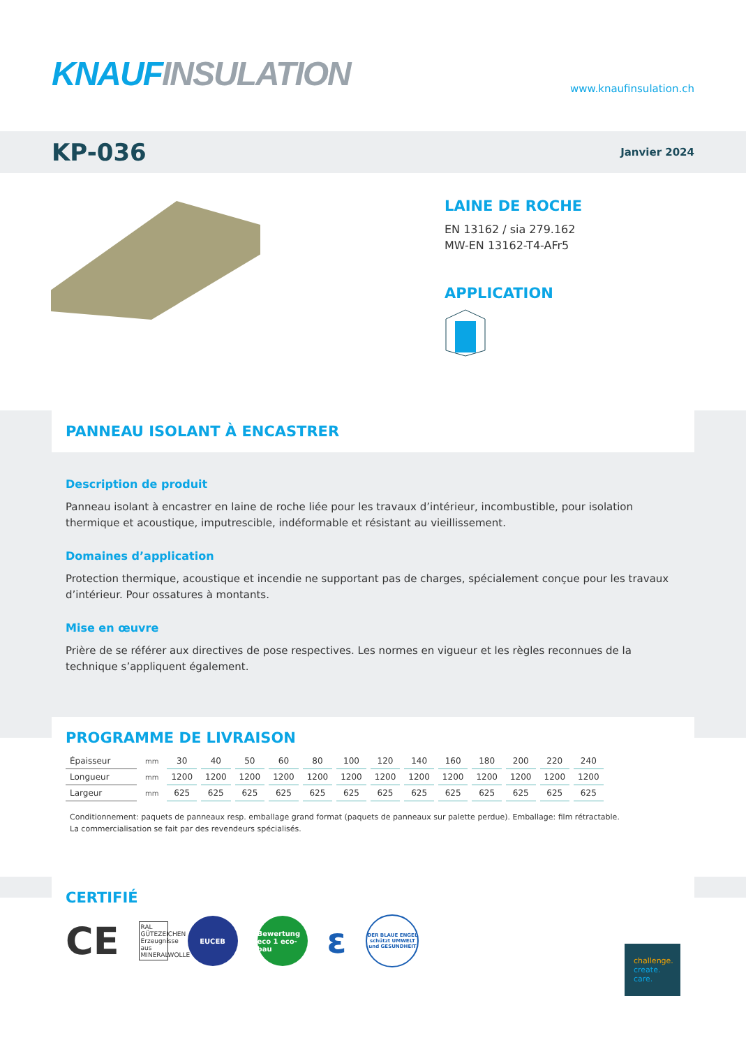KNAUF INSULATION www.knaufinsulation.ch
KP-036
Janvier 2024
LAINE DE ROCHE
EN 13162 / sia 279.162
MW-EN 13162-T4-AFr5
APPLICATION
PANNEAU ISOLANT À ENCASTRER
Description de produit
Panneau isolant à encastrer en laine de roche liée pour les travaux d’intérieur, incombustible, pour isolation thermique et acoustique, imputrescible, indéformable et résistant au vieillissement.
Domaines d’application
Protection thermique, acoustique et incendie ne supportant pas de charges, spécialement conçue pour les travaux d’intérieur. Pour ossatures à montants.
Mise en œuvre
Prière de se référer aux directives de pose respectives. Les normes en vigueur et les règles reconnues de la technique s’appliquent également.
PROGRAMME DE LIVRAISON
| Épaisseur | mm | 30 | 40 | 50 | 60 | 80 | 100 | 120 | 140 | 160 | 180 | 200 | 220 | 240 |
| Longueur | mm | 1200 | 1200 | 1200 | 1200 | 1200 | 1200 | 1200 | 1200 | 1200 | 1200 | 1200 | 1200 | 1200 |
| Largeur | mm | 625 | 625 | 625 | 625 | 625 | 625 | 625 | 625 | 625 | 625 | 625 | 625 | 625 |
Conditionnement: paquets de panneaux resp. emballage grand format (paquets de panneaux sur palette perdue). Emballage: film rétractable.
La commercialisation se fait par des revendeurs spécialisés.
CERTIFIÉ
CE RAL GÜTEZEICHEN Erzeugnisse aus MINERALWOLLE
EUCEB
Bewertung eco 1 eco-bau
ε
DER BLAUE ENGEL schützt UMWELT und GESUNDHEIT
challenge.
create.
care.